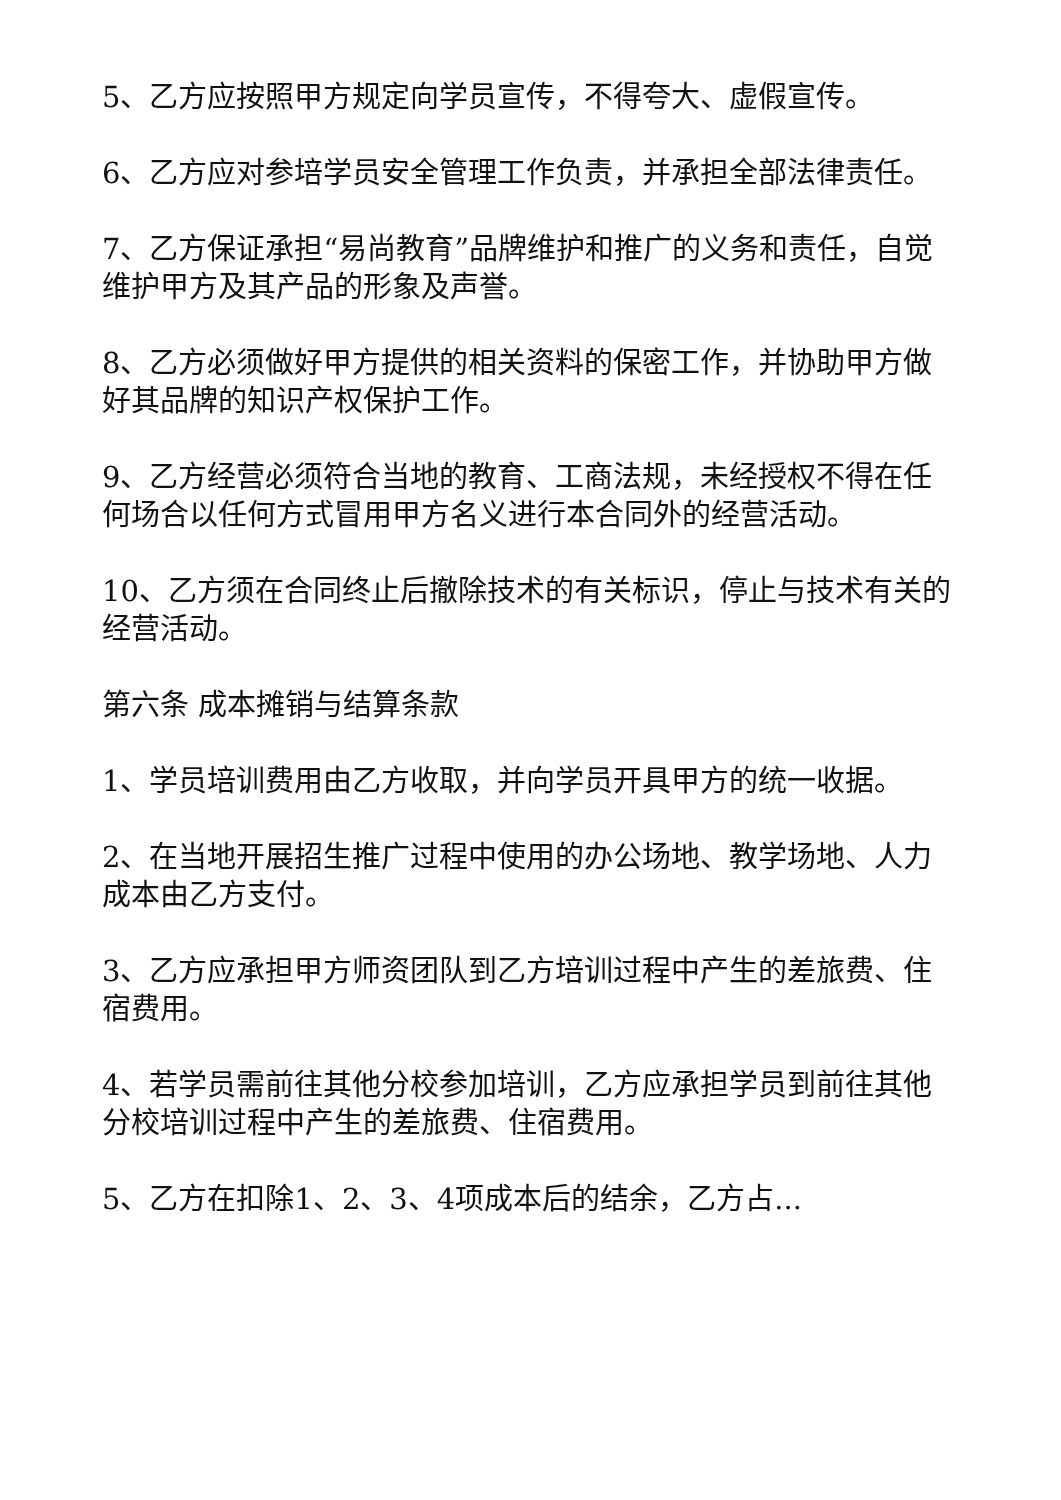5、乙方应按照甲方规定向学员宣传，不得夸大、虚假宣传。
6、乙方应对参培学员安全管理工作负责，并承担全部法律责任。
7、乙方保证承担“易尚教育”品牌维护和推广的义务和责任，自觉维护甲方及其产品的形象及声誉。
8、乙方必须做好甲方提供的相关资料的保密工作，并协助甲方做好其品牌的知识产权保护工作。
9、乙方经营必须符合当地的教育、工商法规，未经授权不得在任何场合以任何方式冒用甲方名义进行本合同外的经营活动。
10、乙方须在合同终止后撤除技术的有关标识，停止与技术有关的经营活动。
第六条 成本摊销与结算条款
1、学员培训费用由乙方收取，并向学员开具甲方的统一收据。
2、在当地开展招生推广过程中使用的办公场地、教学场地、人力成本由乙方支付。
3、乙方应承担甲方师资团队到乙方培训过程中产生的差旅费、住宿费用。
4、若学员需前往其他分校参加培训，乙方应承担学员到前往其他分校培训过程中产生的差旅费、住宿费用。
5、乙方在扣除1、2、3、4项成本后的结余，乙方占...